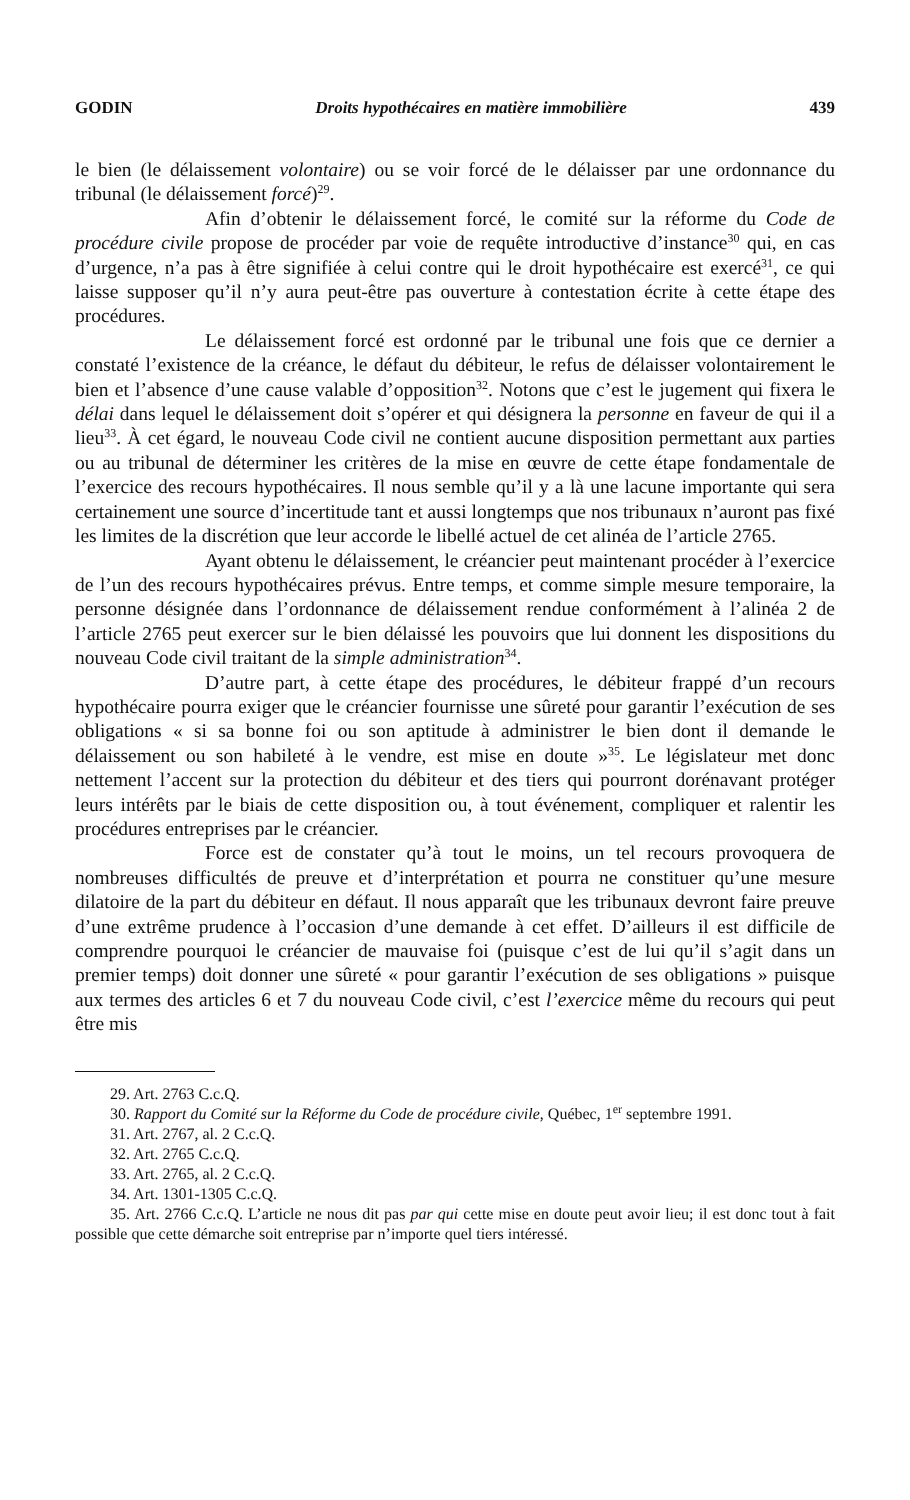GODIN Droits hypothécaires en matière immobilière 439
le bien (le délaissement volontaire) ou se voir forcé de le délaisser par une ordonnance du tribunal (le délaissement forcé)<sup>29</sup>.
Afin d’obtenir le délaissement forcé, le comité sur la réforme du Code de procédure civile propose de procéder par voie de requête introductive d’instance<sup>30</sup> qui, en cas d’urgence, n’a pas à être signifiée à celui contre qui le droit hypothécaire est exercé<sup>31</sup>, ce qui laisse supposer qu’il n’y aura peut-être pas ouverture à contestation écrite à cette étape des procédures.
Le délaissement forcé est ordonné par le tribunal une fois que ce dernier a constaté l’existence de la créance, le défaut du débiteur, le refus de délaisser volontairement le bien et l’absence d’une cause valable d’opposition<sup>32</sup>. Notons que c’est le jugement qui fixera le délai dans lequel le délaissement doit s’opérer et qui désignera la personne en faveur de qui il a lieu<sup>33</sup>. À cet égard, le nouveau Code civil ne contient aucune disposition permettant aux parties ou au tribunal de déterminer les critères de la mise en œuvre de cette étape fondamentale de l’exercice des recours hypothécaires. Il nous semble qu’il y a là une lacune importante qui sera certainement une source d’incertitude tant et aussi longtemps que nos tribunaux n’auront pas fixé les limites de la discrétion que leur accorde le libellé actuel de cet alinéa de l’article 2765.
Ayant obtenu le délaissement, le créancier peut maintenant procéder à l’exercice de l’un des recours hypothécaires prévus. Entre temps, et comme simple mesure temporaire, la personne désignée dans l’ordonnance de délaissement rendue conformément à l’alinéa 2 de l’article 2765 peut exercer sur le bien délaissé les pouvoirs que lui donnent les dispositions du nouveau Code civil traitant de la simple administration<sup>34</sup>.
D’autre part, à cette étape des procédures, le débiteur frappé d’un recours hypothécaire pourra exiger que le créancier fournisse une sûreté pour garantir l’exécution de ses obligations « si sa bonne foi ou son aptitude à administrer le bien dont il demande le délaissement ou son habileté à le vendre, est mise en doute »<sup>35</sup>. Le législateur met donc nettement l’accent sur la protection du débiteur et des tiers qui pourront dorénavant protéger leurs intérêts par le biais de cette disposition ou, à tout événement, compliquer et ralentir les procédures entreprises par le créancier.
Force est de constater qu’à tout le moins, un tel recours provoquera de nombreuses difficultés de preuve et d’interprétation et pourra ne constituer qu’une mesure dilatoire de la part du débiteur en défaut. Il nous apparaît que les tribunaux devront faire preuve d’une extrême prudence à l’occasion d’une demande à cet effet. D’ailleurs il est difficile de comprendre pourquoi le créancier de mauvaise foi (puisque c’est de lui qu’il s’agit dans un premier temps) doit donner une sûreté « pour garantir l’exécution de ses obligations » puisque aux termes des articles 6 et 7 du nouveau Code civil, c’est l’exercice même du recours qui peut être mis
29. Art. 2763 C.c.Q.
30. Rapport du Comité sur la Réforme du Code de procédure civile, Québec, 1<sup>er</sup> septembre 1991.
31. Art. 2767, al. 2 C.c.Q.
32. Art. 2765 C.c.Q.
33. Art. 2765, al. 2 C.c.Q.
34. Art. 1301-1305 C.c.Q.
35. Art. 2766 C.c.Q. L’article ne nous dit pas par qui cette mise en doute peut avoir lieu; il est donc tout à fait possible que cette démarche soit entreprise par n’importe quel tiers intéressé.